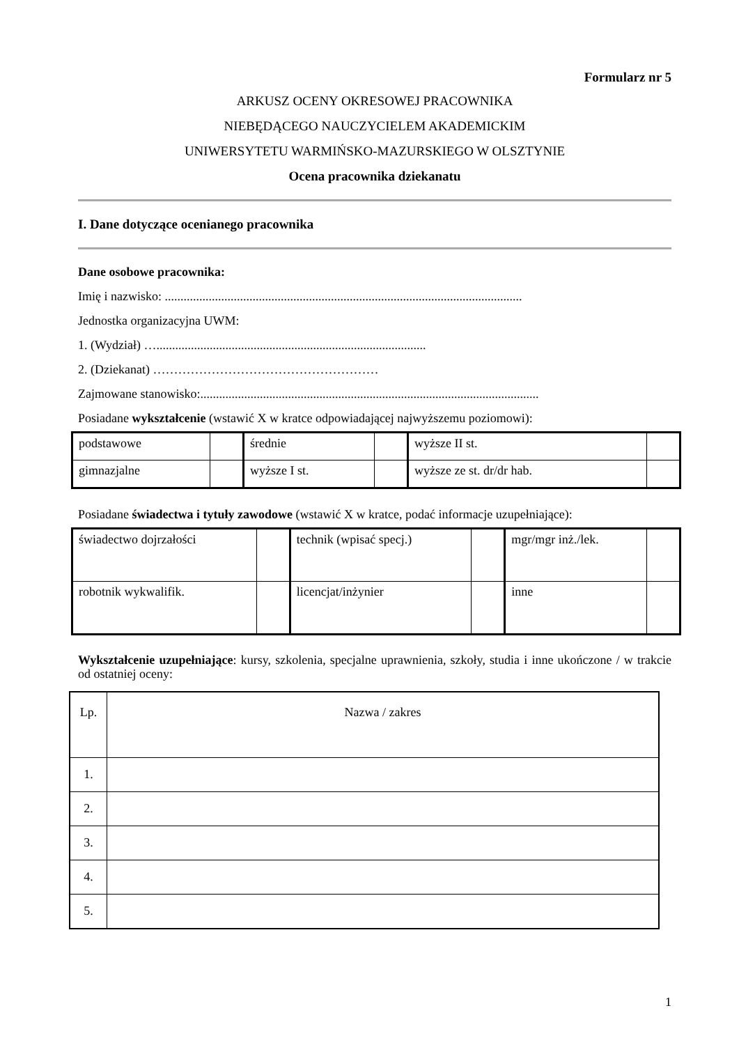Formularz nr 5
ARKUSZ OCENY OKRESOWEJ PRACOWNIKA
NIEBĘDĄCEGO NAUCZYCIELEM AKADEMICKIM
UNIWERSYTETU WARMIŃSKO-MAZURSKIEGO W OLSZTYNIE
Ocena pracownika dziekanatu
I. Dane dotyczące ocenianego pracownika
Dane osobowe pracownika:
Imię i nazwisko: ..................................................................................................................
Jednostka organizacyjna UWM:
1. (Wydział) …......................................................................................
2. (Dziekanat) ………………………………………………
Zajmowane stanowisko:............................................................................................................
Posiadane wykształcenie (wstawić X w kratce odpowiadającej najwyższemu poziomowi):
| podstawowe | | średnie | | wyższe II st. | |
| gimnazjalne | | wyższe I st. | | wyższe ze st. dr/dr hab. | |
Posiadane świadectwa i tytuły zawodowe (wstawić X w kratce, podać informacje uzupełniające):
| świadectwo dojrzałości | | technik (wpisać specj.) | | mgr/mgr inż./lek. | |
| robotnik wykwalifik. | | licencjat/inżynier | | inne | |
Wykształcenie uzupełniające: kursy, szkolenia, specjalne uprawnienia, szkoły, studia i inne ukończone / w trakcie od ostatniej oceny:
| Lp. | Nazwa / zakres |
| --- | --- |
| 1. | |
| 2. | |
| 3. | |
| 4. | |
| 5. | |
1